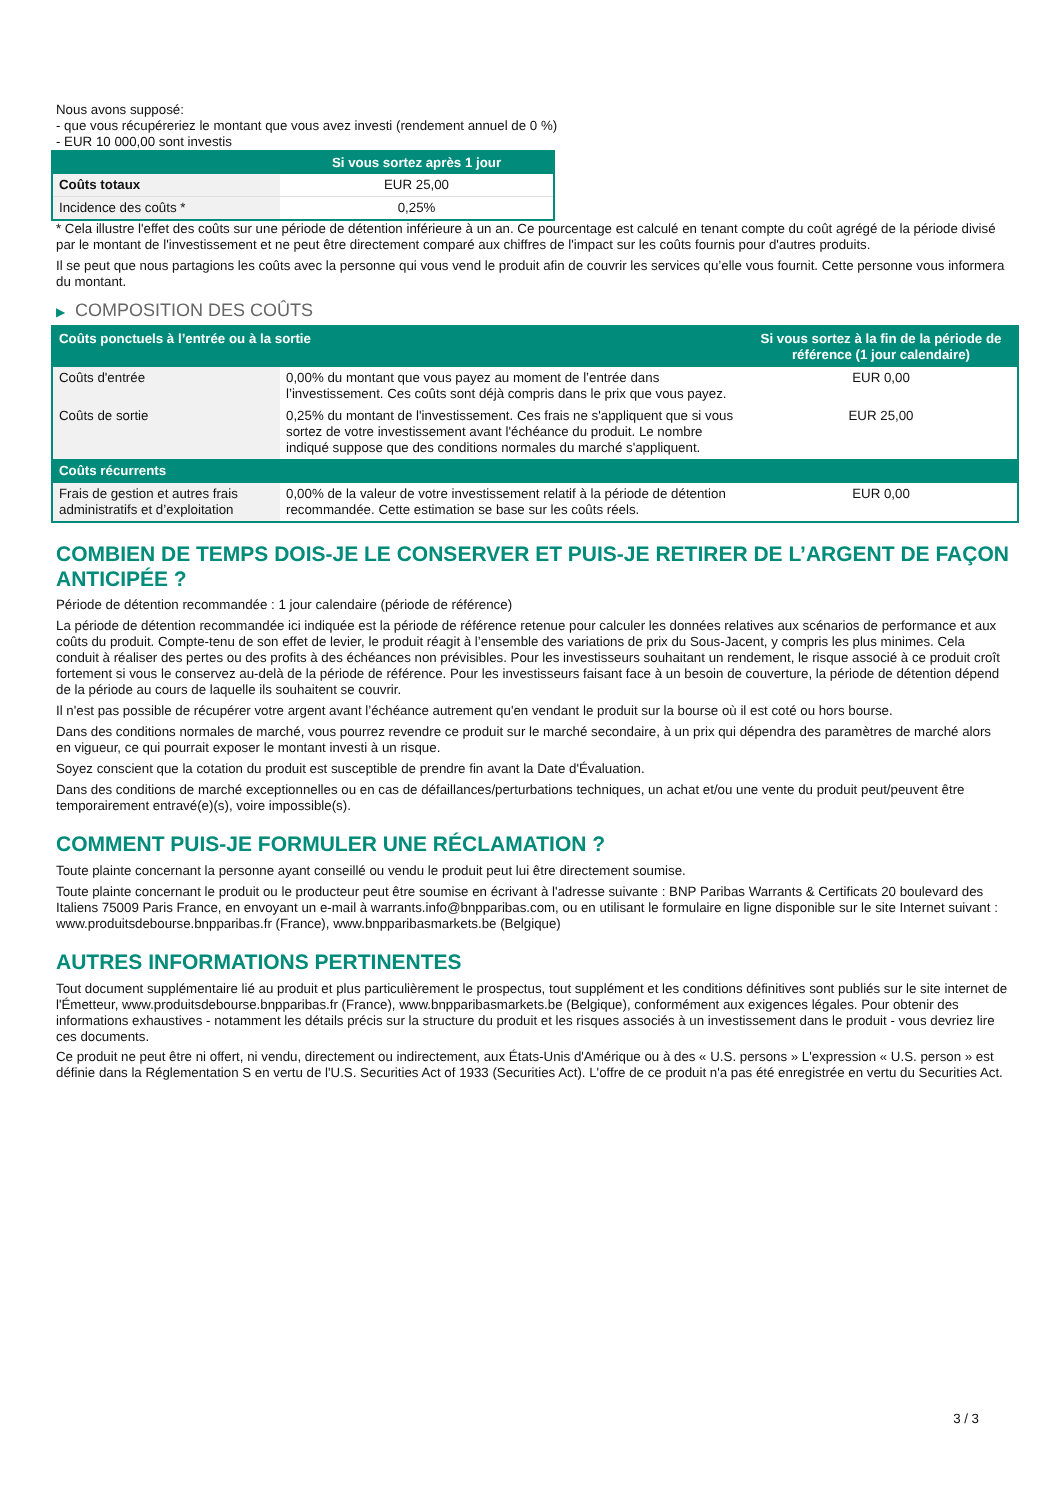Nous avons supposé:
- que vous récupéreriez le montant que vous avez investi (rendement annuel de 0 %)
- EUR 10 000,00 sont investis
| | Si vous sortez après 1 jour |
| --- | --- |
| Coûts totaux | EUR 25,00 |
| Incidence des coûts * | 0,25% |
* Cela illustre l'effet des coûts sur une période de détention inférieure à un an. Ce pourcentage est calculé en tenant compte du coût agrégé de la période divisé par le montant de l'investissement et ne peut être directement comparé aux chiffres de l'impact sur les coûts fournis pour d'autres produits.
Il se peut que nous partagions les coûts avec la personne qui vous vend le produit afin de couvrir les services qu’elle vous fournit. Cette personne vous informera du montant.
▶ COMPOSITION DES COÛTS
| Coûts ponctuels à l’entrée ou à la sortie | | Si vous sortez à la fin de la période de référence (1 jour calendaire) |
| --- | --- | --- |
| Coûts d'entrée | 0,00% du montant que vous payez au moment de l’entrée dans l’investissement. Ces coûts sont déjà compris dans le prix que vous payez. | EUR 0,00 |
| Coûts de sortie | 0,25% du montant de l'investissement. Ces frais ne s'appliquent que si vous sortez de votre investissement avant l'échéance du produit. Le nombre indiqué suppose que des conditions normales du marché s'appliquent. | EUR 25,00 |
| Coûts récurrents | | |
| Frais de gestion et autres frais administratifs et d’exploitation | 0,00% de la valeur de votre investissement relatif à la période de détention recommandée. Cette estimation se base sur les coûts réels. | EUR 0,00 |
COMBIEN DE TEMPS DOIS-JE LE CONSERVER ET PUIS-JE RETIRER DE L’ARGENT DE FAÇON ANTICIPÉE ?
Période de détention recommandée : 1 jour calendaire (période de référence)
La période de détention recommandée ici indiquée est la période de référence retenue pour calculer les données relatives aux scénarios de performance et aux coûts du produit. Compte-tenu de son effet de levier, le produit réagit à l’ensemble des variations de prix du Sous-Jacent, y compris les plus minimes. Cela conduit à réaliser des pertes ou des profits à des échéances non prévisibles. Pour les investisseurs souhaitant un rendement, le risque associé à ce produit croît fortement si vous le conservez au-delà de la période de référence. Pour les investisseurs faisant face à un besoin de couverture, la période de détention dépend de la période au cours de laquelle ils souhaitent se couvrir.
Il n'est pas possible de récupérer votre argent avant l’échéance autrement qu'en vendant le produit sur la bourse où il est coté ou hors bourse.
Dans des conditions normales de marché, vous pourrez revendre ce produit sur le marché secondaire, à un prix qui dépendra des paramètres de marché alors en vigueur, ce qui pourrait exposer le montant investi à un risque.
Soyez conscient que la cotation du produit est susceptible de prendre fin avant la Date d'Évaluation.
Dans des conditions de marché exceptionnelles ou en cas de défaillances/perturbations techniques, un achat et/ou une vente du produit peut/peuvent être temporairement entravé(e)(s), voire impossible(s).
COMMENT PUIS-JE FORMULER UNE RÉCLAMATION ?
Toute plainte concernant la personne ayant conseillé ou vendu le produit peut lui être directement soumise.
Toute plainte concernant le produit ou le producteur peut être soumise en écrivant à l'adresse suivante : BNP Paribas Warrants & Certificats 20 boulevard des Italiens 75009 Paris France, en envoyant un e-mail à warrants.info@bnpparibas.com, ou en utilisant le formulaire en ligne disponible sur le site Internet suivant : www.produitsdebourse.bnpparibas.fr (France), www.bnpparibasmarkets.be (Belgique)
AUTRES INFORMATIONS PERTINENTES
Tout document supplémentaire lié au produit et plus particulièrement le prospectus, tout supplément et les conditions définitives sont publiés sur le site internet de l'Émetteur, www.produitsdebourse.bnpparibas.fr (France), www.bnpparibasmarkets.be (Belgique), conformément aux exigences légales. Pour obtenir des informations exhaustives - notamment les détails précis sur la structure du produit et les risques associés à un investissement dans le produit - vous devriez lire ces documents.
Ce produit ne peut être ni offert, ni vendu, directement ou indirectement, aux États-Unis d'Amérique ou à des « U.S. persons » L'expression « U.S. person » est définie dans la Réglementation S en vertu de l'U.S. Securities Act of 1933 (Securities Act). L'offre de ce produit n'a pas été enregistrée en vertu du Securities Act.
3 / 3